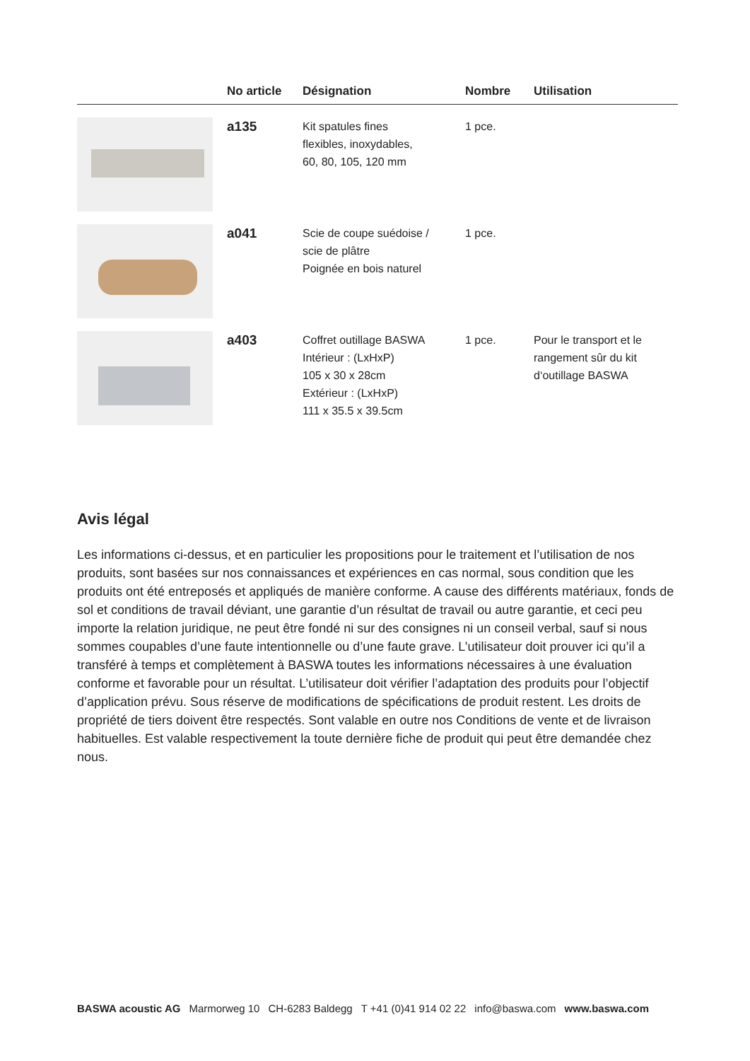| | No article | Désignation | Nombre | Utilisation |
| --- | --- | --- | --- | --- |
| | a135 | Kit spatules fines flexibles, inoxydables, 60, 80, 105, 120 mm | 1 pce. | |
| | a041 | Scie de coupe suédoise / scie de plâtre Poignée en bois naturel | 1 pce. | |
| | a403 | Coffret outillage BASWA Intérieur : (LxHxP) 105 x 30 x 28cm Extérieur : (LxHxP) 111 x 35.5 x 39.5cm | 1 pce. | Pour le transport et le rangement sûr du kit d‘outillage BASWA |
Avis légal
Les informations ci-dessus, et en particulier les propositions pour le traitement et l’utilisation de nos produits, sont basées sur nos connaissances et expériences en cas normal, sous condition que les produits ont été entreposés et appliqués de manière conforme. A cause des différents matériaux, fonds de sol et conditions de travail déviant, une garantie d’un résultat de travail ou autre garantie, et ceci peu importe la relation juridique, ne peut être fondé ni sur des consignes ni un conseil verbal, sauf si nous sommes coupables d’une faute intentionnelle ou d’une faute grave. L’utilisateur doit prouver ici qu’il a transféré à temps et complètement à BASWA toutes les informations nécessaires à une évaluation conforme et favorable pour un résultat. L’utilisateur doit vérifier l’adaptation des produits pour l’objectif d’application prévu. Sous réserve de modifications de spécifications de produit restent. Les droits de propriété de tiers doivent être respectés. Sont valable en outre nos Conditions de vente et de livraison habituelles. Est valable respectivement la toute dernière fiche de produit qui peut être demandée chez nous.
BASWA acoustic AG Marmorweg 10 CH-6283 Baldegg T +41 (0)41 914 02 22 info@baswa.com www.baswa.com